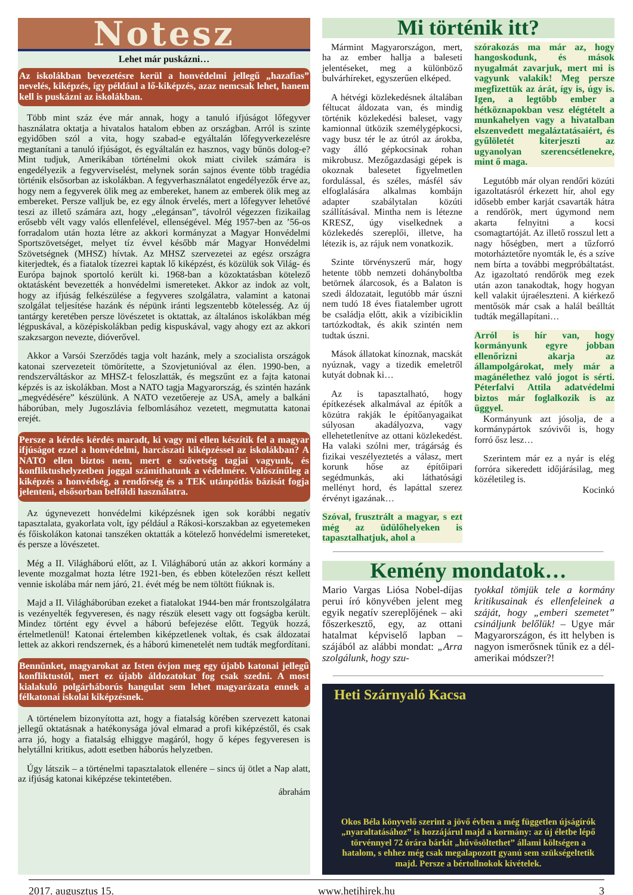Notesz
Lehet már puskázni…
Az iskolákban bevezetésre kerül a honvédelmi jellegű „hazafias” nevelés, kiképzés, így például a lő-kiképzés, azaz nemcsak lehet, hanem kell is puskázni az iskolákban.
Több mint száz éve már annak, hogy a tanuló ifjúságot lőfegyver használatra oktatja a hivatalos hatalom ebben az országban. Arról is szinte egyidőben szól a vita, hogy szabad-e egyáltalán lőfegyverkezelésre megtanítani a tanuló ifjúságot, és egyáltalán ez hasznos, vagy bűnös dolog-e? Mint tudjuk, Amerikában történelmi okok miatt civilek számára is engedélyezik a fegyverviselést, melynek során sajnos évente több tragédia történik elsősorban az iskolákban. A fegyverhasználatot engedélyezők érve az, hogy nem a fegyverek ölik meg az embereket, hanem az emberek ölik meg az embereket. Persze valljuk be, ez egy álnok érvelés, mert a lőfegyver lehetővé teszi az illető számára azt, hogy „elegánsan”, távolról végezzen fizikailag erősebb vélt vagy valós ellenfelével, ellenségével. Még 1957-ben az ’56-os forradalom után hozta létre az akkori kormányzat a Magyar Honvédelmi Sportszövetséget, melyet tíz évvel később már Magyar Honvédelmi Szövetségnek (MHSZ) hívtak. Az MHSZ szervezetei az egész országra kiterjedtek, és a fiatalok tízezrei kaptak lő kiképzést, és közülük sok Világ- és Európa bajnok sportoló került ki. 1968-ban a közoktatásban kötelező oktatásként bevezették a honvédelmi ismereteket. Akkor az indok az volt, hogy az ifjúság felkészülése a fegyveres szolgálatra, valamint a katonai szolgálat teljesítése hazánk és népünk iránti legszentebb kötelesség. Az új tantárgy keretében persze lövészetet is oktattak, az általános iskolákban még légpuskával, a középiskolákban pedig kispuskával, vagy ahogy ezt az akkori szakzsargon nevezte, dióverővel.
Akkor a Varsói Szerződés tagja volt hazánk, mely a szocialista országok katonai szervezeteit tömörítette, a Szovjetunióval az élen. 1990-ben, a rendszerváltáskor az MHSZ-t feloszlatták, és megszűnt ez a fajta katonai képzés is az iskolákban. Most a NATO tagja Magyarország, és szintén hazánk „megvédésére” készülünk. A NATO vezetőereje az USA, amely a balkáni háborúban, mely Jugoszlávia felbomlásához vezetett, megmutatta katonai erejét.
Persze a kérdés kérdés maradt, ki vagy mi ellen készítik fel a magyar ifjúságot ezzel a honvédelmi, harcászati kiképzéssel az iskolákban? A NATO ellen biztos nem, mert e szövetség tagjai vagyunk, és konfliktushelyzetben joggal számíthatunk a védelmére. Valószínűleg a kiképzés a honvédség, a rendőrség és a TEK utánpótlás bázisát fogja jelenteni, elsősorban belföldi használatra.
Az úgynevezett honvédelmi kiképzésnek igen sok korábbi negatív tapasztalata, gyakorlata volt, így például a Rákosi-korszakban az egyetemeken és főiskolákon katonai tanszéken oktatták a kötelező honvédelmi ismereteket, és persze a lövészetet.
Még a II. Világháború előtt, az I. Világháború után az akkori kormány a levente mozgalmat hozta létre 1921-ben, és ebben kötelezően részt kellett vennie iskolába már nem járó, 21. évét még be nem töltött fiúknak is.
Majd a II. Világháborúban ezeket a fiatalokat 1944-ben már frontszolgálatra is vezényelték fegyveresen, és nagy részük elesett vagy ott fogságba került. Mindez történt egy évvel a háború befejezése előtt. Tegyük hozzá, értelmetlenül! Katonai értelemben kiképzetlenek voltak, és csak áldozatai lettek az akkori rendszernek, és a háború kimenetelét nem tudták megfordítani.
Bennünket, magyarokat az Isten óvjon meg egy újabb katonai jellegű konfliktustól, mert ez újabb áldozatokat fog csak szedni. A most kialakuló polgárháborús hangulat sem lehet magyarázata ennek a félkatonai iskolai kiképzésnek.
A történelem bizonyította azt, hogy a fiatalság körében szervezett katonai jellegű oktatásnak a hatékonysága jóval elmarad a profi kiképzéstől, és csak arra jó, hogy a fiatalság elhiggye magáról, hogy ő képes fegyveresen is helytállni kritikus, adott esetben háborús helyzetben.
Úgy látszik – a történelmi tapasztalatok ellenére – sincs új ötlet a Nap alatt, az ifjúság katonai kiképzése tekintetében.
ábrahám
Mi történik itt?
Mármint Magyarországon, mert, ha az ember hallja a baleseti jelentéseket, meg a különböző bulvárhíreket, egyszerűen elképed.
A hétvégi közlekedésnek általában féltucat áldozata van, és mindig történik közlekedési baleset, vagy kamionnal ütközik személygépkocsi, vagy busz tér le az útról az árokba, vagy álló gépkocsinak rohan mikrobusz. Mezőgazdasági gépek is okoznak balesetet figyelmetlen fordulással, és széles, másfél sáv elfoglalására alkalmas kombájn adapter szabálytalan közúti szállításával. Mintha nem is létezne KRESZ, úgy viselkednek a közlekedés szereplői, illetve, ha létezik is, az rájuk nem vonatkozik.
Szinte törvényszerű már, hogy hetente több nemzeti dohányboltba betörnek álarcosok, és a Balaton is szedi áldozatait, legutóbb már úszni nem tudó 18 éves fiatalember ugrott be családja előtt, akik a vízibiciklin tartózkodtak, és akik szintén nem tudtak úszni.
Mások állatokat kínoznak, macskát nyúznak, vagy a tizedik emeletről kutyát dobnak ki…
Az is tapasztalható, hogy építkezések alkalmával az építők a közútra rakják le építőanyagaikat súlyosan akadályozva, vagy ellehetetlenítve az ottani közlekedést. Ha valaki szólni mer, trágárság és fizikai veszélyeztetés a válasz, mert korunk hőse az építőipari segédmunkás, aki láthatósági mellényt hord, és lapáttal szerez érvényt igazának…
Szóval, frusztrált a magyar, s ezt még az üdülőhelyeken is tapasztalhatjuk, ahol a
szórakozás ma már az, hogy hangoskodunk, és mások nyugalmát zavarjuk, mert mi is vagyunk valakik! Meg persze megfizettük az árát, így is, úgy is. Igen, a legtöbb ember a hétköznapokban vesz elégtételt a munkahelyen vagy a hivatalban elszenvedett megaláztatásaiért, és gyűlöletét kiterjeszti az ugyanolyan szerencsétlenekre, mint ő maga.
Legutóbb már olyan rendőri közúti igazoltatásról érkezett hír, ahol egy idősebb ember karját csavarták hátra a rendőrök, mert úgymond nem akarta felnyitni a kocsi csomagtartóját. Az illető rosszul lett a nagy hőségben, mert a tűzforró motorháztetőre nyomták le, és a szíve nem bírta a további megpróbáltatást. Az igazoltató rendőrök meg ezek után azon tanakodtak, hogy hogyan kell valakit újraéleszteni. A kiérkező mentősök már csak a halál beálltát tudták megállapítani…
Arról is hír van, hogy kormányunk egyre jobban ellenőrizni akarja az állampolgárokat, mely már a magánélethez való jogot is sérti. Péterfalvi Attila adatvédelmi biztos már foglalkozik is az üggyel.
Kormányunk azt jósolja, de a kormánypártok szóvivői is, hogy forró ősz lesz…
Szerintem már ez a nyár is elég forróra sikeredett időjárásilag, meg közéletileg is.
Kocinkó
Kemény mondatok…
Mario Vargas Liósa Nobel-díjas perui író könyvében jelent meg egyik negatív szereplőjének – aki főszerkesztő, egy, az ottani hatalmat képviselő lapban – szájából az alábbi mondat: „Arra szolgálunk, hogy szu-
tyokkal tömjük tele a kormány kritikusainak és ellenfeleinek a száját, hogy „emberi szemetet” csináljunk belőlük! – Ugye már Magyarországon, és itt helyben is nagyon ismerősnek tűnik ez a dél-amerikai módszer?!
Heti Szárnyaló Kacsa
Okos Béla könyvelő szerint a jövő évben a még független újságírók „nyaraltatásához” is hozzájárul majd a kormány: az új életbe lépő törvénnyel 72 órára bárkit „hűvösöltethet” állami költségen a hatalom, s ehhez még csak megalapozott gyanú sem szükségeltetik majd. Persze a bértollnokok kivételek.
2017. augusztus 15. www.hetihirek.hu 3